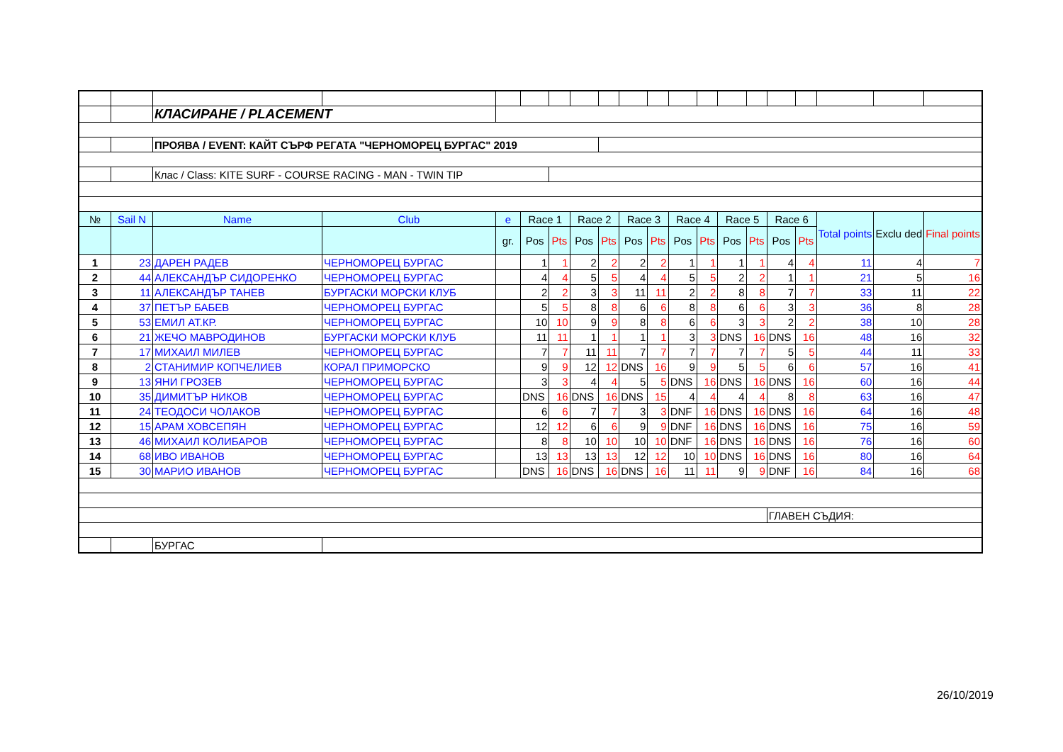| | | КЛАСИРАНЕ / PLACEMENT | | | | | | | | | | | | | | | | | |
| | | ПРОЯВА / EVENT: КАЙТ СЪРФ РЕГАТА "ЧЕРНОМОРЕЦ БУРГАС" 2019 | | | | | | | | | | | | | | | | | |
| | | Клас / Class: KITE SURF - COURSE RACING - MAN - TWIN TIP | | | | | | | | | | | | | | | | | |
| № | Sail N | Name | Club | e | Race 1 | | Race 2 | | Race 3 | | Race 4 | | Race 5 | | Race 6 | | Total points | Exclu ded | Final points |
| | | | | gr. | Pos | Pts | Pos | Pts | Pos | Pts | Pos | Pts | Pos | Pts | Pos | Pts | | | |
| 1 | 23 | ДАРЕН РАДЕВ | ЧЕРНОМОРЕЦ БУРГАС | | 1 | 1 | 2 | 2 | 2 | 2 | 1 | 1 | 1 | 1 | 4 | 4 | 11 | 4 | 7 |
| 2 | 44 | АЛЕКСАНДЪР СИДОРЕНКО | ЧЕРНОМОРЕЦ БУРГАС | | 4 | 4 | 5 | 5 | 4 | 4 | 5 | 5 | 2 | 2 | 1 | 1 | 21 | 5 | 16 |
| 3 | 11 | АЛЕКСАНДЪР ТАНЕВ | БУРГАСКИ МОРСКИ КЛУБ | | 2 | 2 | 3 | 3 | 11 | 11 | 2 | 2 | 8 | 8 | 7 | 7 | 33 | 11 | 22 |
| 4 | 37 | ПЕТЪР БАБЕВ | ЧЕРНОМОРЕЦ БУРГАС | | 5 | 5 | 8 | 8 | 6 | 6 | 8 | 8 | 6 | 6 | 3 | 3 | 36 | 8 | 28 |
| 5 | 53 | ЕМИЛ АТ.КР. | ЧЕРНОМОРЕЦ БУРГАС | | 10 | 10 | 9 | 9 | 8 | 8 | 6 | 6 | 3 | 3 | 2 | 2 | 38 | 10 | 28 |
| 6 | 21 | ЖЕЧО МАВРОДИНОВ | БУРГАСКИ МОРСКИ КЛУБ | | 11 | 11 | 1 | 1 | 1 | 1 | 3 | 3 | DNS | 16 | DNS | 16 | 48 | 16 | 32 |
| 7 | 17 | МИХАИЛ МИЛЕВ | ЧЕРНОМОРЕЦ БУРГАС | | 7 | 7 | 11 | 11 | 7 | 7 | 7 | 7 | 7 | 7 | 5 | 5 | 44 | 11 | 33 |
| 8 | 2 | СТАНИМИР КОПЧЕЛИЕВ | КОРАЛ ПРИМОРСКО | | 9 | 9 | 12 | 12 | DNS | 16 | 9 | 9 | 5 | 5 | 6 | 6 | 57 | 16 | 41 |
| 9 | 13 | ЯНИ ГРОЗЕВ | ЧЕРНОМОРЕЦ БУРГАС | | 3 | 3 | 4 | 4 | 5 | 5 | DNS | 16 | DNS | 16 | DNS | 16 | 60 | 16 | 44 |
| 10 | 35 | ДИМИТЪР НИКОВ | ЧЕРНОМОРЕЦ БУРГАС | | DNS | 16 | DNS | 16 | DNS | 15 | 4 | 4 | 4 | 4 | 8 | 8 | 63 | 16 | 47 |
| 11 | 24 | ТЕОДОСИ ЧОЛАКОВ | ЧЕРНОМОРЕЦ БУРГАС | | 6 | 6 | 7 | 7 | 3 | 3 | DNF | 16 | DNS | 16 | DNS | 16 | 64 | 16 | 48 |
| 12 | 15 | АРАМ ХОВСЕПЯН | ЧЕРНОМОРЕЦ БУРГАС | | 12 | 12 | 6 | 6 | 9 | 9 | DNF | 16 | DNS | 16 | DNS | 16 | 75 | 16 | 59 |
| 13 | 46 | МИХАИЛ КОЛИБАРОВ | ЧЕРНОМОРЕЦ БУРГАС | | 8 | 8 | 10 | 10 | 10 | 10 | DNF | 16 | DNS | 16 | DNS | 16 | 76 | 16 | 60 |
| 14 | 68 | ИВО ИВАНОВ | ЧЕРНОМОРЕЦ БУРГАС | | 13 | 13 | 13 | 13 | 12 | 12 | 10 | 10 | DNS | 16 | DNS | 16 | 80 | 16 | 64 |
| 15 | 30 | МАРИО ИВАНОВ | ЧЕРНОМОРЕЦ БУРГАС | | DNS | 16 | DNS | 16 | DNS | 16 | 11 | 11 | 9 | 9 | DNF | 16 | 84 | 16 | 68 |
| | | | | | | | | | | | | | | | ГЛАВЕН СЪДИЯ: | | | | |
| | | БУРГАС | | | | | | | | | | | | | | | | | |
26/10/2019